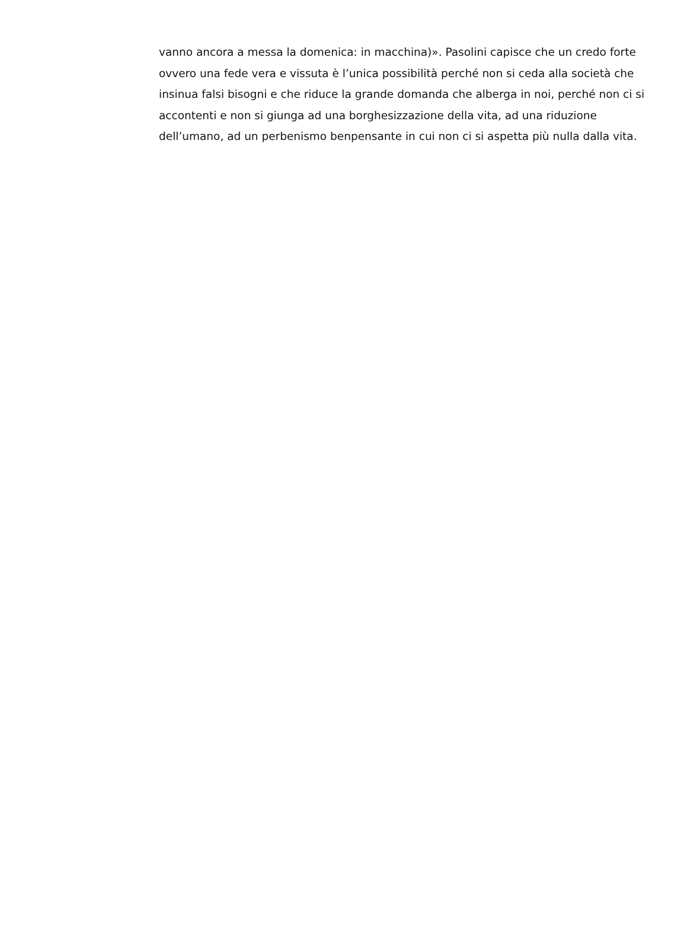vanno ancora a messa la domenica: in macchina)». Pasolini capisce che un credo forte ovvero una fede vera e vissuta è l’unica possibilità perché non si ceda alla società che insinua falsi bisogni e che riduce la grande domanda che alberga in noi, perché non ci si accontenti e non si giunga ad una borghesizzazione della vita, ad una riduzione dell’umano, ad un perbenismo benpensante in cui non ci si aspetta più nulla dalla vita.